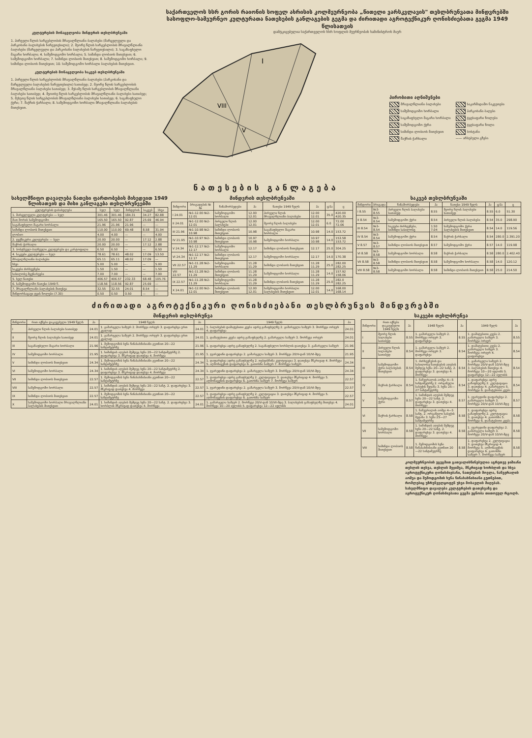კულტურების მონაცვლეობა მინდვრის თესლბრუნვაში
1. პირველი წლის სარგებლობის მრავალწლიანი ბალახები (მარცვლეული და პარკოსანი ბალახების ნარევთესილი); 2. მეორე წლის სარგებლობის მრავალწლიანი ბალახები (მარცვლეული და პარკოსანი ბალახების ნარევთესილი); 3. საგაზაფხულო მაგარი ხორბალი; 4. საშემოდგომო ხორბალი; 5. სიმინდი ლობიოს მითესვით; 6. საშემოდგომო ხორბალი; 7. სიმინდი ლობიოს მითესვით; 8. საშემოდგომო ხორბალი; 9. სიმინდი ლობიოს მითესვით; 10. საშემოდგომო ხორბალი ბალახების მითესვით.
კულტურების მონაცვლეობა საკვებ თესლბრუნვაში
1. პირველი წლის სარგებლობის მრავალწლიანი ბალახები (პარკოსანი და მარცვლეული ბალახების ნარევთესილი) სათიბედ; 2. მეორე წლის სარგებლობის მრავალწლიანი ბალახები სათიბედ; 3. მესამე წლის სარგებლობის მრავალწლიანი ბალახები სათიბედ; 4. მეოთხე წლის სარგებლობის მრავალწლიანი ბალახები სათიბედ; 5. მეხუთე წლის სარგებლობის მრავალწლიანი ბალახები სათიბედ; 6. საგაზაფხულო ქერი; 7. შაქრის ჭარხალი; 8. საშემოდგომო ხორბალი მრავალწლიანი ბალახების მითესვით.
საქართველოს სსრ გორის რაიონის სოფელ ახრისის კოლმეურნეობა „წითელი ვარსკვლავის" თესლბრუნვათა მინდვრებში სასოფლო-სამეურნეო კულტურათა ნათესების განლაგების გეგმა და ძირითადი აგროტექნიკურ ღონისძიებათა გეგმა 1949 წლისათვის
დამტკიცებულია საქართველოს სსრ სოფლის მეურნეობის სამინისტროს მიერ
I
VIII
V
პირობითი აღნიშვნები
მრავალწლიანი ბალახები
საკარმიდამო ნაკვეთები
საშემოდგომო ხორბალი
პარკოსანი ბაღები
საგაზაფხულო მაგარი ხორბალი
ტყესაფარი ზოლები
საშემოდგომო ქერი
ტყესაფარი ზოლი
სიმინდი ლობიოს მითესვით
ბოსტანი
შაქრის ჭარხალი
—— არსებული გზები
ნათესების განლაგება
სახელმწიფო დავალება ნათესი ფართობების მიხედვით 1949 წლისათვის და მისი განლაგება თესლბრუნვებში
| კულტურების დასახელება | სულ | სულ | მინდვრის | საკვებ | სხვა |
| --- | --- | --- | --- | --- | --- |
| 1. მარცვლეული კულტურები — სულ | 301.46 | 301.46 | 184.31 | 34.27 | 82.88 |
| მათ შორის საშემოდგომო | 165.50 | 165.50 | 92.87 | 25.69 | 46.94 |
| საგაზაფხულო მაგარი ხორბალი | 21.96 | 21.96 | 21.96 | — | — |
| სიმინდი ლობიოს მითესვით | 110.00 | 110.00 | 69.48 | 8.58 | 31.94 |
| ლობიო | 4.00 | 4.00 | — | — | 4.00 |
| 2. ტექნიკური კულტურები — სულ | 20.00 | 20.00 | — | 17.12 | 2.88 |
| შაქრის ჭარხალი | 20.00 | 20.00 | — | 17.12 | 2.88 |
| 3. ბოსტნეულ-ბაღჩეული კულტურები და კარტოფილი | 6.50 | 6.50 | — | — | 6.50 |
| 4. საკვები კულტურები — სულ | 78.61 | 78.61 | 48.02 | 17.09 | 13.50 |
| მრავალწლიანი ბალახები | 65.11 | 65.11 | 48.02 | 17.09 | — |
| სხვა | 5.00 | 5.00 | — | — | 5.00 |
| საკვები ძირხვენები | 1.50 | 1.50 | — | — | 1.50 |
| სასილოსე მცენარეები | 7.00 | 7.00 | — | — | 7.00 |
| 5. სულ ნათესი | 406.57 | 406.57 | 232.33 | 68.48 | 105.76 |
| 6. საშემოდგომო ნათესი 1949 წ. | 118.56 | 118.56 | 92.87 | 25.69 | — |
| 7. მრავალწლიანი ბალახების მითესვა | 32.55 | 32.55 | 24.01 | 8.54 | — |
| მინდორსაცავი ტყის ზოლები (7.30) | 0.50 | 0.50 | 0.50 | — | — |
მინდვრის თესლბრუნვაში
| მინდორი | ბრიგადების №№ | წინამორბედები | ჰა | ნათესი 1949 წელს | ჰა | ც/ჰა | ც |
| --- | --- | --- | --- | --- | --- | --- | --- |
| I 24.01 | №1-12.00 №2-12.01 | საშემოდგომო ხორბალი | 12.00 12.01 | პირველი წლის მრავალწლიანი ბალახები | 12.00 12.01 | 35.0 | 420.00 420.35 |
| II 24.01 | №1-12.00 №2-12.01 | პირველი წლის ბალახები | 12.00 12.01 | მეორე წლის ბალახები | 12.00 12.01 | 6.0 | 72.00 72.06 |
| III 21.96 | №1-10.98 №2-10.98 | სიმინდი ლობიოს მითესვით | 10.98 | საგაზაფხულო მაგარი ხორბალი | 10.98 | 14.0 | 153.72 |
| IV 21.95 | №1-10.97 №2-10.98 | სიმინდი ლობიოს მითესვით | 10.97 10.98 | საშემოდგომო ხორბალი | 10.97 10.98 | 14.0 | 153.58 153.72 |
| V 24.34 | №1-12.17 №2-12.17 | საშემოდგომო ხორბალი | 12.17 | სიმინდი ლობიოს მითესვით | 12.17 | 25.0 | 304.25 |
| VI 24.34 | №1-12.17 №2-12.17 | სიმინდი ლობიოს მითესვით | 12.17 | საშემოდგომო ხორბალი | 12.17 | 14.0 | 170.38 |
| VII 22.57 | №1-11.28 №2-11.29 | საშემოდგომო ხორბალი | 11.28 11.29 | სიმინდი ლობიოს მითესვით | 11.28 11.29 | 25.0 | 282.00 282.25 |
| VIII 22.57 | №1-11.28 №2-11.29 | სიმინდი ლობიოს მითესვით | 11.28 11.29 | საშემოდგომო ხორბალი | 11.28 11.29 | 14.0 | 157.92 158.06 |
| IX 22.57 | №1-11.28 №2-11.29 | საშემოდგომო ხორბალი | 11.28 11.29 | სიმინდი ლობიოს მითესვით | 11.28 11.29 | 25.0 | 282.0 282.25 |
| X 24.01 | №1-12.00 №2-12.01 | სიმინდი ლობიოს მითესვით | 12.00 12.01 | საშემოდგომო ხორბალი ბალახების მითესვით | 12.00 12.01 | 14.0 | 168.00 168.14 |
საკვებ თესლბრუნვაში
| მინდორი | ბრიგადა | წინამორბედები | ჰა | ნათესი 1949 წელს | ჰა | ც/ჰა | ც |
| --- | --- | --- | --- | --- | --- | --- | --- |
| I 8.55 | №3-8.55 | პირველი წლის ბალახები სათიბედ | 8.55 | მეორე წლის ბალახები სათიბედ | 8.55 | 6.0 | 51.30 |
| II 8.54 | №3-8.54 | საშემოდგომო ქერი | 8.54 | პირველი წლის ბალახები | 8.54 | 35.0 | 298.90 |
| III 8.54 | №3-8.54 | საკვები ძირხვენები, სიმინდი სასილოსე | 1.50 7.04 | საშემოდგომო ქერი ბალახების მითესვით | 8.54 | 14.0 | 119.56 |
| IV 8.54 | №3-8.54 | საშემოდგომო ქერი | 8.54 | შაქრის ჭარხალი | 8.54 | 280.0 | 2.391.20 |
| V 8.57 | №3-8.57 | სიმინდი ლობიოს მითესვით | 8.57 | საშემოდგომო ქერი | 8.57 | 14.0 | 119.98 |
| VI 8.58 | №3-8.58 | საშემოდგომო ხორბალი | 8.58 | შაქრის ჭარხალი | 8.58 | 280.0 | 2.402.40 |
| VII 8.58 | №3-8.58 | სიმინდი ლობიოს მითესვით | 8.58 | საშემოდგომო ხორბალი | 8.58 | 14.0 | 120.12 |
| VIII 8.58 | №3-8.58 | საშემოდგომო ხორბალი | 8.58 | სიმინდი ლობიოს მითესვით | 8.58 | 25.0 | 214.50 |
ძირითადი აგროტექნიკური ღონისძიებანი თესლბრუნვის მინდვრებში
მინდვრის თესლბრუნვა
| მინდორი | რით იქნება დაკავებული 1949 წელს | ჰა | 1948 წელს | ჰა | 1949 წელს | ჰა |
| --- | --- | --- | --- | --- | --- | --- |
| I | პირველი წლის ბალახები სათიბედ | 24.01 | 1. გამარგვლა სამჯერ 2. მორწყვა ორჯერ 3. დაფარცხვა ერთ კვალად | 24.01 | 1. ბალახების დამატებითი კვება ადრე გაზაფხულზე 2. გამარგვლა სამჯერ 3. მორწყვა ორჯერ 4. დაფარცხვა | 24.01 |
| II | მეორე წლის ბალახები სათიბედ | 24.01 | 1. გამარგვლა სამჯერ 2. მორწყვა ორჯერ 3. დაფარცხვა ერთ კვალად | 24.01 | 1. დამატებითი კვება ადრე გაზაფხულზე 2. გამარგვლა სამჯერ 3. მორწყვა ორჯერ | 24.01 |
| III | საგაზაფხულო მაგარი ხორბალი | 21.96 | 1. შემოდგომის ხვნა წინასახნისიანი გუთნით 20—22 სანტიმეტრზე | 21.96 | 1. დაფარცხვა ადრე გაზაფხულზე 2. საგაზაფხულო ხორბლის დათესვა 3. გამარგვლა სამჯერ | 21.96 |
| IV | საშემოდგომო ხორბალი | 21.95 | 1. სიმინდის აღების შემდეგ ხვნა 20—22 სანტიმეტრზე 2. დაფარცხვა 3. მწკრივად დათესვა 4. მორწყვა | 21.95 | 1. ჯვარედინი დაფარცხვა 2. გამარგვლა სამჯერ 3. მორწყვა 20/V-დან 10/VI-მდე | 21.95 |
| V | სიმინდი ლობიოს მითესვით | 24.34 | 1. შემოდგომის ხვნა წინასახნისიანი გუთნით 20—22 სანტიმეტრზე | 24.34 | 1. დაფარცხვა ადრე გაზაფხულზე 2. თესვისწინა კულტივაცია 3. დათესვა მწკრივად 4. მორწყვა 5. აღმონაცენის დაფარცხვა 6. გათოხნა სამჯერ 7. მორწყვა სამჯერ | 24.34 |
| VI | საშემოდგომო ხორბალი | 24.34 | 1. სიმინდის აღების შემდეგ ხვნა 20—22 სანტიმეტრზე 2. დაფარცხვა 3. მწკრივად დათესვა 4. მორწყვა | 24.34 | 1. ჯვარედინი დაფარცხვა 2. გამარგვლა სამჯერ 3. მორწყვა 20/V-დან 10/VI-მდე | 24.34 |
| VII | სიმინდი ლობიოს მითესვით | 22.57 | 1. შემოდგომის ხვნა წინასახნისიანი გუთნით 20—22 სანტიმეტრზე | 22.57 | 1. დაფარცხვა ადრე გაზაფხულზე 2. კულტივაცია 3. დათესვა მწკრივად 4. მორწყვა 5. აღმონაცენის დაფარცხვა 6. გათოხნა სამჯერ 7. მორწყვა სამჯერ | 22.57 |
| VIII | საშემოდგომო ხორბალი | 22.57 | 1. სიმინდის აღების შემდეგ ხვნა 20—22 სანტ. 2. დაფარცხვა 3. მწკრივად დათესვა 4. მორწყვა | 22.57 | 1. ჯვარედინი დაფარცხვა 2. გამარგვლა სამჯერ 3. მორწყვა 20/V-დან 10/VI-მდე | 22.57 |
| IX | სიმინდი ლობიოს მითესვით | 22.57 | 1. შემოდგომის ხვნა წინასახნისიანი გუთნით 20—22 სანტიმეტრზე | 22.57 | 1. დაფარცხვა ადრე გაზაფხულზე 2. კულტივაცია 3. დათესვა მწკრივად 4. მორწყვა 5. აღმონაცენის დაფარცხვა 6. გათოხნა სამჯერ | 22.57 |
| X | საშემოდგომო ხორბალი მრავალწლიანი ბალახების მითესვით | 24.01 | 1. სიმინდის აღების შემდეგ ხვნა 20—22 სანტ. 2. დაფარცხვა 3. ხორბლის მწკრივად დათესვა 4. მორწყვა | 24.01 | 1. გამარგვლა სამჯერ 2. მორწყვა 20/V-დან 10/VI-მდე 3. ბალახების გაზაფხულზე მითესვა 4. მორწყვა 10—20 ივლისს 5. დაფარცხვა 12—22 ივლისს | 24.01 |
საკვები თესლბრუნვა
| მინდორი | რით იქნება დაკავებული 1949 წელს | ჰა | 1948 წელს | ჰა | 1949 წელს | ჰა |
| --- | --- | --- | --- | --- | --- | --- |
| I | მეორე წლის ბალახები სათიბედ | 8.55 | 1. გამარგვლა სამჯერ 2. მორწყვა ორჯერ 3. დაფარცხვა | 8.55 | 1. დამატებითი კვება 2. გამარგვლა სამჯერ 3. მორწყვა ორჯერ | 8.55 |
| II | პირველი წლის ბალახები სათიბედ | 8.54 | 1. გამარგვლა სამჯერ 2. მორწყვა ორჯერ 3. დაფარცხვა | 8.54 | 1. დამატებითი კვება 2. გამარგვლა სამჯერ 3. მორწყვა ორჯერ 4. დაფარცხვა | 8.54 |
| III | საშემოდგომო ქერი ბალახების მითესვით | 8.54 | 1. ძირხვენების და სასილოსე ნათესების აღების შემდეგ ხვნა 20—22 სანტ. 2. დაფარცხვა 3. დათესვა 4. მორწყვა | 8.54 | 1. გამარგვლა სამჯერ 2. მორწყვა 20/V-დან 10/VI-მდე 3. ბალახების მითესვა 4. მორწყვა 10—20 ივლისს 5. დაფარცხვა 12—22 ივლისს | 8.54 |
| IV | შაქრის ჭარხალი | 8.54 | 1. ნაწვერალის აოშვა 4—5 სანტიმეტრზე 2. ორგანული სასუქის შეტანა 3. ხვნა 25—27 სანტიმეტრზე | 8.54 | 1. დაფარცხვა ადრე გაზაფხულზე 2. კულტივაცია 3. დათესვა 4. გამარგვლა 5. მორწყვა 6. დამატებითი კვება | 8.54 |
| V | საშემოდგომო ქერი | 8.57 | 1. სიმინდის აღების შემდეგ ხვნა 20—22 სანტ. 2. დაფარცხვა 3. დათესვა 4. მორწყვა | 8.57 | 1. ჯვარედინი დაფარცხვა 2. გამარგვლა სამჯერ 3. მორწყვა 20/V-დან 10/VI-მდე | 8.57 |
| VI | შაქრის ჭარხალი | 8.58 | 1. ნაწვერალის აოშვა 4—5 სანტ. 2. ორგანული სასუქის შეტანა 3. ხვნა 25—27 სანტიმეტრზე | 8.58 | 1. დაფარცხვა ადრე გაზაფხულზე 2. კულტივაცია 3. დათესვა 4. გათოხნა 5. მორწყვა 6. დამატებითი კვება | 8.58 |
| VII | საშემოდგომო ხორბალი | 8.58 | 1. სიმინდის აღების შემდეგ ხვნა 20—22 სანტ. 2. დაფარცხვა 3. დათესვა 4. მორწყვა | 8.58 | 1. ჯვარედინი დაფარცხვა 2. გამარგვლა სამჯერ 3. მორწყვა 20/V-დან 10/VI-მდე | 8.58 |
| VIII | სიმინდი ლობიოს მითესვით | 8.58 | 1. შემოდგომის ხვნა წინასახნისიანი გუთნით 20—22 სანტიმეტრზე | 8.58 | 1. დაფარცხვა 2. კულტივაცია 3. დათესვა მწკრივად 4. მორწყვა 5. აღმონაცენის დაფარცხვა 6. გათოხნა სამჯერ 7. მორწყვა სამჯერ | 8.58 |
კოლმეურნეობის ეგეგმით გათვალისწინებულია აგრეთვე ჯიშიანი თესლის თესვა, თესლის შეჯიშვა, მწკრივად ხორბლის და სხვა აგროტექნიკური ღონისძიებანი, ნათესების მოვლა, ნაწვერალის აოშვა და შემოდგომის ხვნა წინასახნისიანი გუთნებით, რომლებიც უზრუნველყოფენ უხვი მოსავლის მიღებას. სახელმწიფო დავალება კულტურების დათესვაზე და აგროტექნიკურ ღონისძიებათა გეგმა ეცნობა თითოეულ რგოლს.